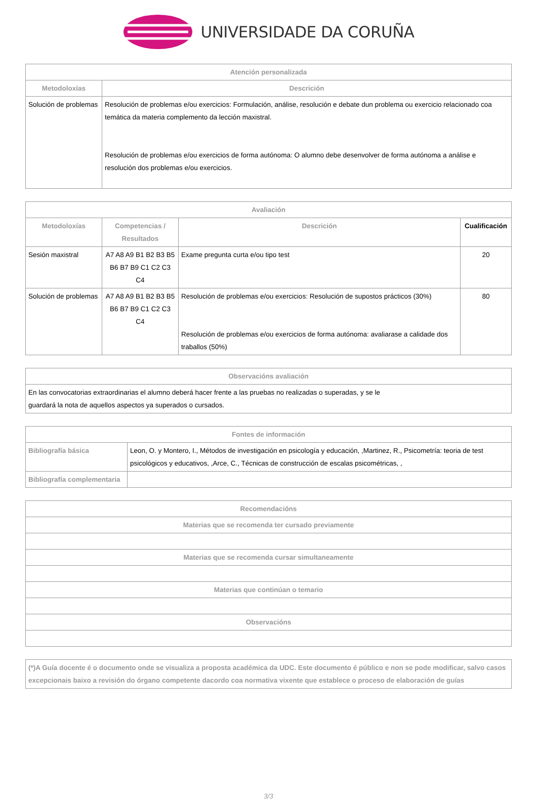UNIVERSIDADE DA CORUÑA
| Atención personalizada | |
| --- | --- |
| Metodoloxías | Descrición |
| Solución de problemas | Resolución de problemas e/ou exercicios: Formulación, análise, resolución e debate dun problema ou exercicio relacionado coa temática da materia complemento da lección maxistral. Resolución de problemas e/ou exercicios de forma autónoma: O alumno debe desenvolver de forma autónoma a análise e resolución dos problemas e/ou exercicios. |
| Avaliación | | | |
| --- | --- | --- | --- |
| Metodoloxías | Competencias / Resultados | Descrición | Cualificación |
| Sesión maxistral | A7 A8 A9 B1 B2 B3 B5 B6 B7 B9 C1 C2 C3 C4 | Exame pregunta curta e/ou tipo test | 20 |
| Solución de problemas | A7 A8 A9 B1 B2 B3 B5 B6 B7 B9 C1 C2 C3 C4 | Resolución de problemas e/ou exercicios: Resolución de supostos prácticos (30%) Resolución de problemas e/ou exercicios de forma autónoma: avaliarase a calidade dos traballos (50%) | 80 |
| Observacións avaliación |
| --- |
| En las convocatorias extraordinarias el alumno deberá hacer frente a las pruebas no realizadas o superadas, y se le guardará la nota de aquellos aspectos ya superados o cursados. |
| Fontes de información | |
| --- | --- |
| Bibliografía básica | Leon, O. y Montero, I., Métodos de investigación en psicología y educación, ,Martinez, R., Psicometría: teoria de test psicológicos y educativos, ,Arce, C., Técnicas de construcción de escalas psicométricas, , |
| Bibliografía complementaria | |
| Recomendacións |
| --- |
| Materias que se recomenda ter cursado previamente |
| Materias que se recomenda cursar simultaneamente |
| Materias que continúan o temario |
| Observacións |
| (*)A Guía docente é o documento onde se visualiza a proposta académica da UDC. Este documento é público e non se pode modificar, salvo casos excepcionais baixo a revisión do órgano competente dacordo coa normativa vixente que establece o proceso de elaboración de guías |
| --- |
3/3